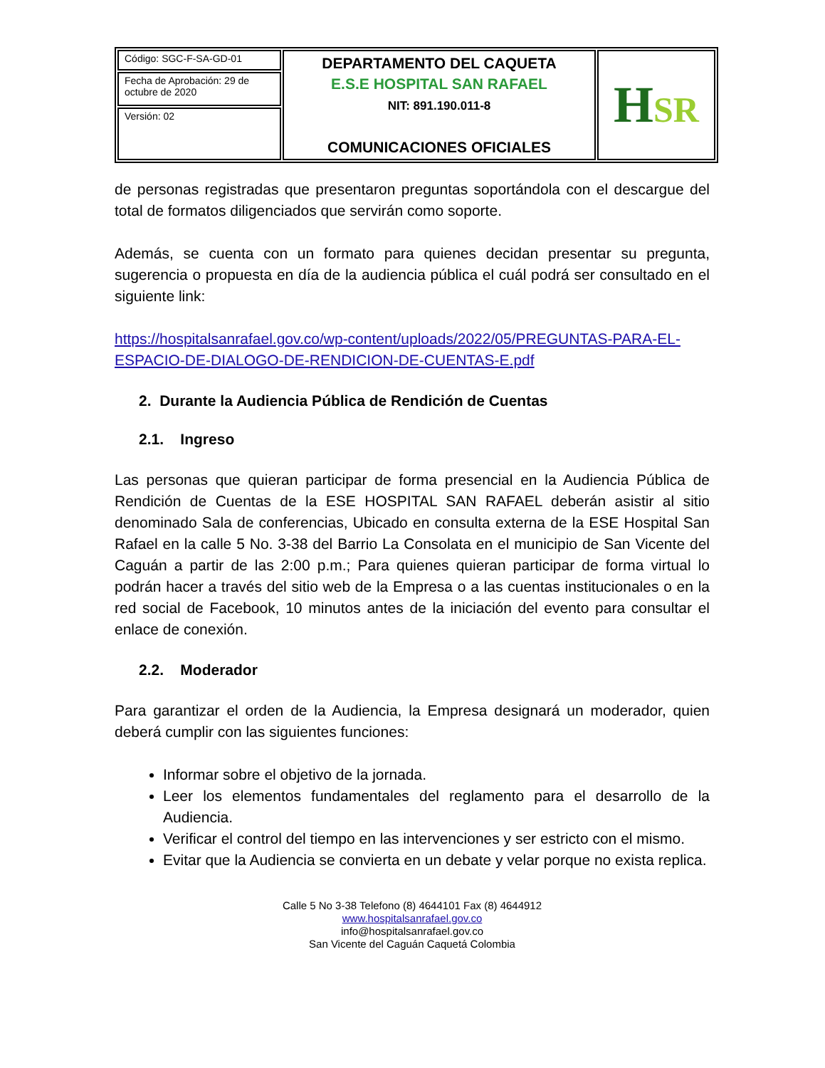| Código: SGC-F-SA-GD-01 | DEPARTAMENTO DEL CAQUETA E.S.E HOSPITAL SAN RAFAEL NIT: 891.190.011-8 COMUNICACIONES OFICIALES | H SR |
| Fecha de Aprobación: 29 de octubre de 2020 | | |
| Versión: 02 | | |
de personas registradas que presentaron preguntas soportándola con el descargue del total de formatos diligenciados que servirán como soporte.
Además, se cuenta con un formato para quienes decidan presentar su pregunta, sugerencia o propuesta en día de la audiencia pública el cuál podrá ser consultado en el siguiente link:
https://hospitalsanrafael.gov.co/wp-content/uploads/2022/05/PREGUNTAS-PARA-EL-ESPACIO-DE-DIALOGO-DE-RENDICION-DE-CUENTAS-E.pdf
2. Durante la Audiencia Pública de Rendición de Cuentas
2.1. Ingreso
Las personas que quieran participar de forma presencial en la Audiencia Pública de Rendición de Cuentas de la ESE HOSPITAL SAN RAFAEL deberán asistir al sitio denominado Sala de conferencias, Ubicado en consulta externa de la ESE Hospital San Rafael en la calle 5 No. 3-38 del Barrio La Consolata en el municipio de San Vicente del Caguán a partir de las 2:00 p.m.; Para quienes quieran participar de forma virtual lo podrán hacer a través del sitio web de la Empresa o a las cuentas institucionales o en la red social de Facebook, 10 minutos antes de la iniciación del evento para consultar el enlace de conexión.
2.2. Moderador
Para garantizar el orden de la Audiencia, la Empresa designará un moderador, quien deberá cumplir con las siguientes funciones:
Informar sobre el objetivo de la jornada.
Leer los elementos fundamentales del reglamento para el desarrollo de la Audiencia.
Verificar el control del tiempo en las intervenciones y ser estricto con el mismo.
Evitar que la Audiencia se convierta en un debate y velar porque no exista replica.
Calle 5 No 3-38 Telefono (8) 4644101 Fax (8) 4644912
www.hospitalsanrafael.gov.co
info@hospitalsanrafael.gov.co
San Vicente del Caguán Caquetá Colombia